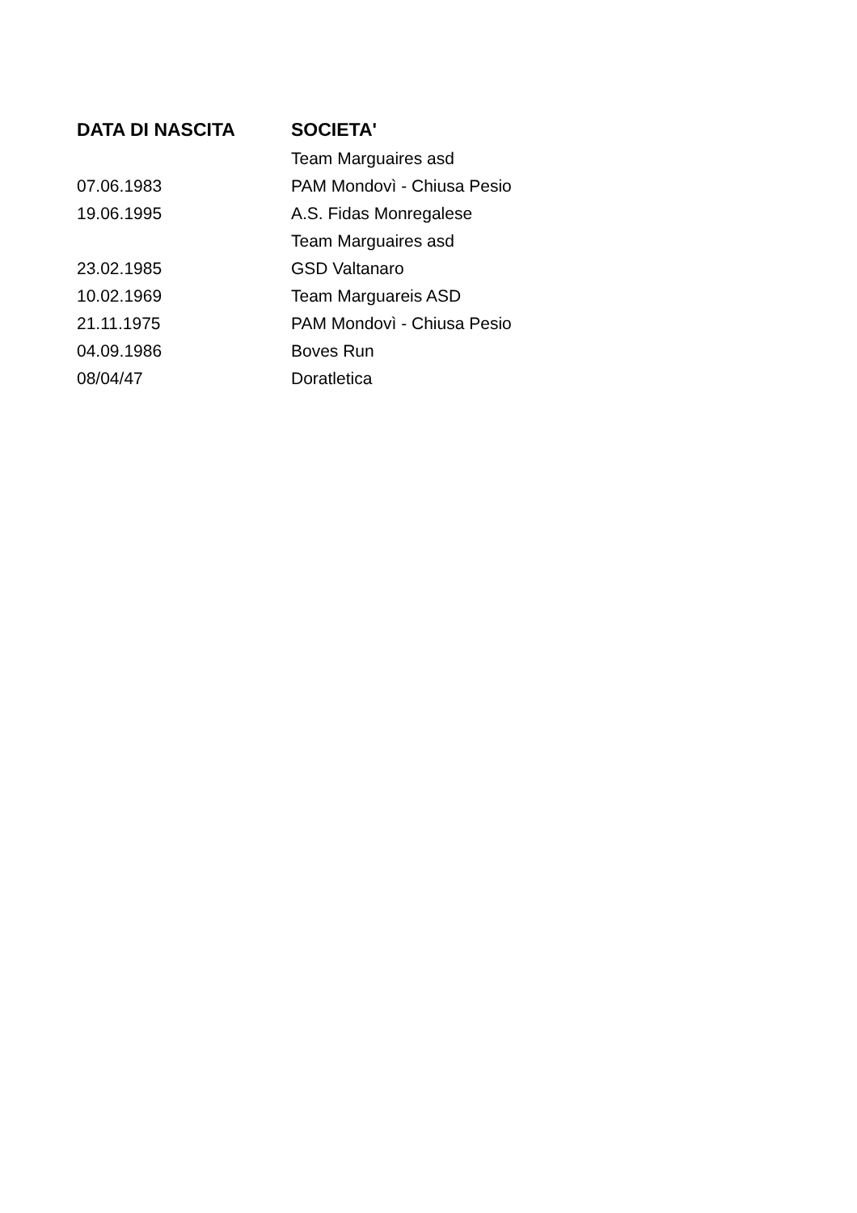| DATA DI NASCITA | SOCIETA' |
| --- | --- |
| | Team Marguaires asd |
| 07.06.1983 | PAM Mondovì - Chiusa Pesio |
| 19.06.1995 | A.S. Fidas Monregalese |
| | Team Marguaires asd |
| 23.02.1985 | GSD Valtanaro |
| 10.02.1969 | Team Marguareis ASD |
| 21.11.1975 | PAM Mondovì - Chiusa Pesio |
| 04.09.1986 | Boves Run |
| 08/04/47 | Doratletica |